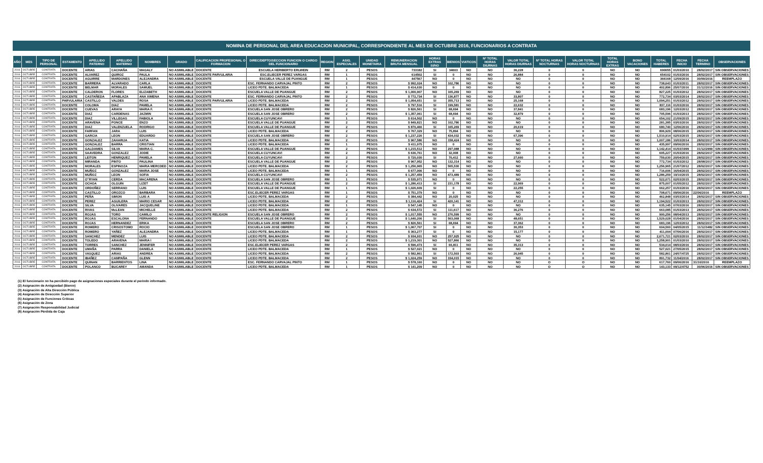NOMINA DE PERSONAL DEL AREA EDUCACION MUNICIPAL, CORRESPONDIENTE AL MES DE OCTUBRE 2016, FUNCIONARIOS A CONTRATA
| AÑO | MES | TIPO DE PERSONAL | ESTAMENTO | APELLIDO PATERNO | APELLIDO MATERNO | NOMBRES | GRADO | CALIFICACION PROFESIONAL O FORMACION | DIREC/DEPTO/SECCION FUNCION O CARGO DEL FUNCIONARIO | REGION | ASIG. ESPECIALES | UNIDAD MONETARIA | REMUNERACION BRUTA MENSUAL | HORAS EXTRAS SI/NO | BIENIOS | VIATICOS | Nº TOTAL HORAS DIURNAS | VALOR TOTAL HORAS DIURNAS | Nº TOTAL HORAS NOCTURNAS | VALOR TOTAL HORAS NOCTURNAS | TOTAL HORAS EXTRAS | BONO VACACIONES | TOTAL HABERES | FECHA INICIO | FECHA TERMINO | OBSERVACIONES |
| --- | --- | --- | --- | --- | --- | --- | --- | --- | --- | --- | --- | --- | --- | --- | --- | --- | --- | --- | --- | --- | --- | --- | --- | --- | --- | --- |
| 2016 | OCTUBRE | CONTRATA | DOCENTE | ARIAS | CACHAÑA | MAGALY | NO ASIMILABLE | DOCENTE | ESCUELA HERIBERTO ERLWEIN | RM | 2 | PESOS | 733182 | SI | 34603 | NO | NO | 36,228 | 0 | 0 | NO | NO | 690055 | 01/03/2010 | 28/02/2017 | SIN OBSERVACIONES |
| 2016 | OCTUBRE | CONTRATA | DOCENTE | ALVAREZ | QUIROZ | PAULA | NO ASIMILABLE | DOCENTE PARVULARIA | ESC.ELIECER PEREZ VARGAS | RM | 1 | PESOS | 614502 | SI | 0 | NO | NO | 26,884 | 0 | 0 | NO | NO | 654102 | 01/03/2016 | 28/02/2017 | SIN OBSERVACIONES |
| 2016 | OCTUBRE | CONTRATA | DOCENTE | AGUIRRE | MARDONES | ALEJANDRA | NO ASIMILABLE | DOCENTE | ESCUELA VALLE DE PUANGUE | RM | 1 | PESOS | 447567 | NO | 0 | NO | NO | NO | 0 | 0 | NO | NO | 366168 | 12/09/2016 | 30/09/2016 | REEMPLAZO |
| 2016 | OCTUBRE | CONTRATA | DOCENTE | BARRERA | ALVARADO | CARLA | NO ASIMILABLE | DOCENTE | ESC. FERNANDO CARVAJAL PINTO | RM | 2 | PESOS | $ 992,024 | NO | 102,786 | NO | NO | NO | 0 | 0 | NO | NO | 738,643 | 01/03/2011 | 28/02/2017 | SIN OBSERVACIONES |
| 2016 | OCTUBRE | CONTRATA | DOCENTE | BELMAR | MORALES | SAMUEL | NO ASIMILABLE | DOCENTE | LICEO PDTE. BALMACEDA | RM | 1 | PESOS | $ 414,630 | NO | 0 | NO | NO | NO | 0 | 0 | NO | NO | 402,896 | 25/07/2016 | 31/12/2016 | SIN OBSERVACIONES |
| 2016 | OCTUBRE | CONTRATA | DOCENTE | CALDERON | FLORES | ELIZABETH | NO ASIMILABLE | DOCENTE | ESCUELA VALLE DE PUANGUE | RM | 2 | PESOS | $ 1,000,907 | NO | 165,269 | NO | NO | NO | 0 | 0 | NO | NO | 827,225 | 01/03/2012 | 28/02/2017 | SIN OBSERVACIONES |
| 2016 | OCTUBRE | CONTRATA | DOCENTE | CASTAÑEDA | APABLAZA | ANA XIMENA | NO ASIMILABLE | DOCENTE | ESC. FERNANDO CARVAJAL PINTO | RM | 2 | PESOS | $ 772,734 | SI | 136,877 | NO | NO | 33,807 | 0 | 0 | NO | NO | 772,734 | 03/03/2014 | 28/02/2017 | SIN OBSERVACIONES |
| 2016 | OCTUBRE | CONTRATA | PARVULARIA | CASTILLO | VALDES | ROSA | NO ASIMILABLE | DOCENTE PARVULARIA | LICEO PDTE. BALMACEDA | RM | 2 | PESOS | $ 1,054,651 | SI | 355,713 | NO | NO | 25,168 | 0 | 0 | NO | NO | 1,094,251 | 01/03/2012 | 28/02/2017 | SIN OBSERVACIONES |
| 2016 | OCTUBRE | CONTRATA | DOCENTE | COLOMA | DIAZ | PAMELA | NO ASIMILABLE | DOCENTE | LICEO PDTE. BALMACEDA | RM | 2 | PESOS | $ 797,516 | SI | 199,581 | NO | NO | 22,632 | 0 | 0 | NO | NO | 837,116 | 01/03/2016 | 28/02/2017 | SIN OBSERVACIONES |
| 2016 | OCTUBRE | CONTRATA | DOCENTE | CUEVAS | ARAYA | MARIA F. | NO ASIMILABLE | DOCENTE | ESCUELA SAN JOSE OBRERO | RM | 2 | PESOS | $ 826,561 | SI | 68,694 | NO | NO | 37,841 | 0 | 0 | NO | NO | 683,196 | 12/03/2012 | 28/02/2017 | SIN OBSERVACIONES |
| 2016 | OCTUBRE | CONTRATA | DOCENTE | DIAZ | CARDENAS | JAZMIN | NO ASIMILABLE | DOCENTE | ESCUELA SAN JOSE OBRERO | RM | 2 | PESOS | $ 1,357,061 | SI | 68,694 | NO | NO | 32,879 | 0 | 0 | NO | NO | 705,596 | 01/03/2013 | 28/02/2017 | SIN OBSERVACIONES |
| 2016 | OCTUBRE | CONTRATA | DOCENTE | DIAZ | VILLEGAS | FABIOLA | NO ASIMILABLE | DOCENTE | ESCUELA CUYUNCAVI | RM | 1 | PESOS | $ 614,502 | NO | 0 | NO | NO | NO | 0 | 0 | NO | NO | 654,102 | 21/09/2015 | 28/02/2017 | SIN OBSERVACIONES |
| 2016 | OCTUBRE | CONTRATA | DOCENTE | ARAVENA | PONCE | ENZO | NO ASIMILABLE | DOCENTE | ESCUELA VALLE DE PUANGUE | RM | 2 | PESOS | $ 849,821 | NO | 102,786 | NO | NO | NO | 0 | 0 | NO | NO | 281,385 | 03/03/2016 | 28/02/2017 | SIN OBSERVACIONES |
| 2016 | OCTUBRE | CONTRATA | DOCENTE | DIAZ | VALENZUELA | RODRIGO | NO ASIMILABLE | DOCENTE | ESCUELA VALLE DE PUANGUE | RM | 2 | PESOS | $ 870,466 | SI | 165,269 | NO | NO | 20,619 | 0 | 0 | NO | NO | 680,740 | 12/06/2016 | 28/02/2017 | SIN OBSERVACIONES |
| 2016 | OCTUBRE | CONTRATA | DOCENTE | FARFAN | JARA | LUIS | NO ASIMILABLE | DOCENTE | LICEO PDTE. BALMACEDA | RM | 2 | PESOS | $ 767,329 | NO | 75,894 | NO | NO | NO | 0 | 0 | NO | NO | 806,929 | 08/06/2015 | 28/02/2017 | SIN OBSERVACIONES |
| 2016 | OCTUBRE | CONTRATA | DOCENTE | GARCIA | LEON | EDUARDO | NO ASIMILABLE | DOCENTE | ESCUELA SAN JOSE OBRERO | RM | 2 | PESOS | $ 1,237,226 | SI | 434,032 | NO | NO | 67,396 | 0 | 0 | NO | NO | 1,510,914 | 02/03/2015 | 28/02/2017 | SIN OBSERVACIONES |
| 2016 | OCTUBRE | CONTRATA | DOCENTE | GONZALEZ | ZAHARIJA | KATIA | NO ASIMILABLE | DOCENTE | LICEO PDTE. BALMACEDA | RM | 2 | PESOS | $ 967,586 | NO | 158,424 | NO | NO | NO | 0 | 0 | NO | NO | 1,007,186 | 10/03/2014 | 28/02/2017 | SIN OBSERVACIONES |
| 2016 | OCTUBRE | CONTRATA | DOCENTE | GONZALEZ | BARRA | CRISTIAN | NO ASIMILABLE | DOCENTE | LICEO PDTE. BALMACEDA | RM | 1 | PESOS | $ 411,975 | NO | 0 | NO | NO | NO | 0 | 0 | NO | NO | 435,997 | 09/06/2016 | 28/02/2017 | SIN OBSERVACIONES |
| 2016 | OCTUBRE | CONTRATA | DOCENTE | GALDAMES | SILVA | MARIA C. | NO ASIMILABLE | DOCENTE | ESCUELA VALLE DE PUANGUE | RM | 2 | PESOS | $ 1,215,512 | NO | 297,088 | NO | NO | NO | 0 | 0 | NO | NO | 1,142,414 | 01/03/1999 | 31/12/2999 | SIN OBSERVACIONES |
| 2016 | OCTUBRE | CONTRATA | DOCENTE | SAAVEDRA | GONZALEZ | JODIE | NO ASIMILABLE | DOCENTE | ESCUELA CUYUNCAVI | RM | 2 | PESOS | $ 636,761 | NO | 32,008 | NO | NO | NO | 0 | 0 | NO | NO | 605,227 | 01/03/2016 | 28/02/2017 | SIN OBSERVACIONES |
| 2016 | OCTUBRE | CONTRATA | DOCENTE | LEITON | HENRIQUEZ | PAMELA | NO ASIMILABLE | DOCENTE | ESCUELA CUYUNCAVI | RM | 2 | PESOS | $ 720,030 | SI | 70,412 | NO | NO | 27,660 | 0 | 0 | NO | NO | 759,630 | 20/04/2015 | 28/02/2017 | SIN OBSERVACIONES |
| 2016 | OCTUBRE | CONTRATA | DOCENTE | MIRANDA | PINTO | PAULINA | NO ASIMILABLE | DOCENTE | ESCUELA VALLE DE PUANGUE | RM | 2 | PESOS | $ 967,952 | NO | 132,314 | NO | NO | NO | 0 | 0 | NO | NO | 772,734 | 01/03/2012 | 28/08/2017 | SIN OBSERVACIONES |
| 2016 | OCTUBRE | CONTRATA | DOCENTE | MORALES | ESPINOZA | MARIA MERCDED | NO ASIMILABLE | DOCENTE | LICEO PDTE. BALMACEDA | RM | 2 | PESOS | $ 1,256,965 | NO | 565,530 | NO | NO | NO | 0 | 0 | NO | NO | 1,256,965 | 21/07/2012 | 28/02/2017 | SIN OBSERVACIONES |
| 2016 | OCTUBRE | CONTRATA | DOCENTE | MUÑOZ | GONZALEZ | MARIA JOSE | NO ASIMILABLE | DOCENTE | LICEO PDTE. BALMACEDA | RM | 1 | PESOS | $ 677,006 | NO | 0 | NO | NO | NO | 0 | 0 | NO | NO | 716,606 | 16/04/2015 | 28/02/2017 | SIN OBSERVACIONES |
| 2016 | OCTUBRE | CONTRATA | DOCENTE | MUÑOZ | LEON | SOFIA | NO ASIMILABLE | DOCENTE | ESCUELA CUYUNCAVI | RM | 2 | PESOS | $ 1,257,459 | NO | 473,489 | NO | NO | NO | 0 | 0 | NO | NO | 1,286,259 | 19/10/2015 | 28/02/2017 | SIN OBSERVACIONES |
| 2016 | OCTUBRE | CONTRATA | DOCENTE | O"RYAN | CERDA | MACARENA | NO ASIMILABLE | DOCENTE | ESCUELA SAN JOSE OBRERO | RM | 1 | PESOS | $ 535,971 | NO | 0 | NO | NO | NO | 0 | 0 | NO | NO | 522,071 | 02/03/2015 | 28/02/2017 | SIN OBSERVACIONES |
| 2016 | OCTUBRE | CONTRATA | DOCENTE | OCHOA | OLGUIN | LIZET | NO ASIMILABLE | DOCENTE | ESCUELA VALLE DE PUANGUE | RM | 2 | PESOS | $ 1,286,413 | SI | 231,178 | NO | NO | 22,969 | 0 | 0 | NO | NO | 875,007 | 01/05/2012 | 28/02/2017 | SIN OBSERVACIONES |
| 2016 | OCTUBRE | CONTRATA | DOCENTE | ORDOÑEZ | SERRANO | LUIS | NO ASIMILABLE | DOCENTE | ESCUELA VALLE DE PUANGUE | RM | 1 | PESOS | $ 1,026,609 | SI | 0 | NO | NO | 22,255 | 0 | 0 | NO | NO | 662,257 | 01/03/2016 | 28/02/2017 | SIN OBSERVACIONES |
| 2016 | OCTUBRE | CONTRATA | DOCENTE | CASTILLO | OROZCO | BARBARA | NO ASIMILABLE | DOCENTE | ESC.ELIECER PEREZ VARGAS | RM | 1 | PESOS | $ 751,379 | NO | 0 | NO | NO | NO | 0 | 0 | NO | NO | 708,671 | 09/06/2016 | 22/06/2016 | REEMPLAZO |
| 2016 | OCTUBRE | CONTRATA | DOCENTE | PEÑA | SIMON | LUIS A | NO ASIMILABLE | DOCENTE | LICEO PDTE. BALMACEDA | RM | 2 | PESOS | $ 384,442 | NO | 20,025 | NO | NO | NO | 0 | 0 | NO | NO | 462,848 | 03/03/2014 | 28/02/2017 | SIN OBSERVACIONES |
| 2016 | OCTUBRE | CONTRATA | DOCENTE | PEREZ | AGUILERA | MARIO CESAR | NO ASIMILABLE | DOCENTE | LICEO PDTE. BALMACEDA | RM | 2 | PESOS | $ 1,116,424 | SI | 420,141 | NO | NO | 47,312 | 0 | 0 | NO | NO | 1,194,522 | 01/03/2013 | 28/02/2017 | SIN OBSERVACIONES |
| 2016 | OCTUBRE | CONTRATA | DOCENTE | SILVA | OLIVARES | JACQUELINE | NO ASIMILABLE | DOCENTE | LICEO PDTE. BALMACEDA | RM | 1 | PESOS | $ 547,145 | NO | 0 | NO | NO | NO | 0 | 0 | NO | NO | 635,145 | 07/03/2016 | 28/02/2017 | SIN OBSERVACIONES |
| 2016 | OCTUBRE | CONTRATA | DOCENTE | RIVAS | McLEAN | MICHELLE | NO ASIMILABLE | DOCENTE | LICEO PDTE. BALMACEDA | RM | 2 | PESOS | $ 634,572 | SI | 111,617 | NO | NO | 36,276 | 0 | 0 | NO | NO | 663,085 | 01/03/2013 | 28/02/2017 | SIN OBSERVACIONES |
| 2016 | OCTUBRE | CONTRATA | DOCENTE | ROJAS | TORO | CAMILO | NO ASIMILABLE | DOCENTE RELIGION | ESCUELA SAN JOSE OBRERO | RM | 2 | PESOS | $ 1,017,555 | NO | 276,599 | NO | NO | NO | 0 | 0 | NO | NO | 900,256 | 08/04/2013 | 28/02/2017 | SIN OBSERVACIONES |
| 2016 | OCTUBRE | CONTRATA | DOCENTE | ROJAS | ESCALONA | FERNANDO | NO ASIMILABLE | DOCENTE | ESCUELA VALLE DE PUANGUE | RM | 2 | PESOS | $ 1,640,206 | SI | 563,068 | NO | NO | 48,651 | 0 | 0 | NO | NO | 1,529,028 | 01/04/2016 | 28/02/2017 | SIN OBSERVACIONES |
| 2016 | OCTUBRE | CONTRATA | DOCENTE | ROJAS | HERNANDEZ | ERIKA | NO ASIMILABLE | DOCENTE | ESCUELA SAN JOSE OBRERO | RM | 2 | PESOS | $ 826,561 | SI | 68,694 | NO | NO | 37,362 | 0 | 0 | NO | NO | 683,196 | 12/03/2012 | 28/02/2017 | SIN OBSERVACIONES |
| 2016 | OCTUBRE | CONTRATA | DOCENTE | ROMERO | CRISOSTOMO | ROCIO | NO ASIMILABLE | DOCENTE | ESCUELA SAN JOSE OBRERO | RM | 1 | PESOS | $ 1,067,707 | SI | 0 | NO | NO | 30,353 | 0 | 0 | NO | NO | 604,560 | 04/05/2015 | 11/12/3482 | SIN OBSERVACIONES |
| 2016 | OCTUBRE | CONTRATA | DOCENTE | ROMERO | YAÑEZ | ALEJANDRA | NO ASIMILABLE | DOCENTE | LICEO PDTE. BALMACEDA | RM | 1 | PESOS | $ 363,277 | SI | 0 | NO | NO | 15,177 | 0 | 0 | NO | NO | 411,004 | 07/06/2016 | 28/02/2017 | SIN OBSERVACIONES |
| 2016 | OCTUBRE | CONTRATA | DOCENTE | SANCHEZ | MENDEZ | LUIS | NO ASIMILABLE | DOCENTE | LICEO PDTE. BALMACEDA | RM | 2 | PESOS | $ 934,931 | NO | 257,925 | NO | NO | NO | 0 | 0 | NO | NO | 2,671,721 | 02/03/2010 | 28/02/2017 | SIN OBSERVACIONES |
| 2016 | OCTUBRE | CONTRATA | DOCENTE | TOLEDO | ARAVENA | MARIA I | NO ASIMILABLE | DOCENTE | LICEO PDTE. BALMACEDA | RM | 2 | PESOS | $ 1,219,301 | NO | 527,866 | NO | NO | NO | 0 | 0 | NO | NO | 1,258,901 | 01/03/2010 | 28/02/2017 | SIN OBSERVACIONES |
| 2016 | OCTUBRE | CONTRATA | DOCENTE | TORRES | SANCHEZ | JENNIFER | NO ASIMILABLE | DOCENTE | ESC.ELIECER PEREZ VARGAS | RM | 2 | PESOS | $ 596,473 | SI | 66,811 | NO | NO | 35,313 | 0 | 0 | NO | NO | 534,014 | 08/03/2016 | 28/02/2017 | SIN OBSERVACIONES |
| 2016 | OCTUBRE | CONTRATA | DOCENTE | UMAÑA | PARRA | DANIELA | NO ASIMILABLE | DOCENTE | LICEO PDTE. BALMACEDA | RM | 1 | PESOS | $ 527,021 | NO | 0 | NO | NO | NO | 0 | 0 | NO | NO | 527,021 | 27/05/2015 | 28/02/2017 | SIN OBSERVACIONES |
| 2016 | OCTUBRE | CONTRATA | DOCENTE | VASQUEZ | ARIAS | ANDREA | NO ASIMILABLE | DOCENTE | LICEO PDTE. BALMACEDA | RM | 2 | PESOS | $ 582,861 | SI | 172,503 | NO | NO | 26,945 | 0 | 0 | NO | NO | 582,861 | 24/07/4725 | 28/02/2017 | SIN OBSERVACIONES |
| 2016 | OCTUBRE | CONTRATA | DOCENTE | IBAÑEZ | CAMPAÑA | GLENN | NO ASIMILABLE | DOCENTE | LICEO PDTE. BALMACEDA | RM | 2 | PESOS | $ 1,024,259 | NO | 334,015 | NO | NO | NO | 0 | 0 | NO | NO | 891,732 | 11/04/2016 | 28/02/2017 | SIN OBSERVACIONES |
| 2016 | OCTUBRE | CONTRATA | DOCENTE | QUINAN | BARRIENTOS | LINA | NO ASIMILABLE | DOCENTE | ESC. FERNANDO CARVAJAL PINTO | RM | 1 | PESOS | $ 578,160 | NO | 0 | NO | NO | NO | O | O | NO | NO | 617,760 | 09/06/2016 | 31/10/2016 | REEMPLAZO |
| 2016 | OCTUBRE | CONTRATA | DOCENTE | POLANCO | BUCAREY | AMANDA | NO ASIMILABLE | DOCENTE | LICEO PDTE. BALMACEDA | RM | 1 | PESOS | $ 141,209 | NO | 0 | NO | NO | NO | O | O | NO | NO | 143,133 | 09/12/4752 | 30/06/2016 | SIN OBSERVACIONES |
(1) El funcionario no ha percibido pago de asignaciones especiales durante el período informado.
(2) Asignación de Antigüedad (Bienio)
(3) Asignación de Alta Dirección Pública
(4) Asignación de Dirección Superior
(5) Asignación de Funciones Críticas
(6) Asignación de Zona
(7) Asignación Responsabilidad Judicial
(8) Asignación Pérdida de Caja